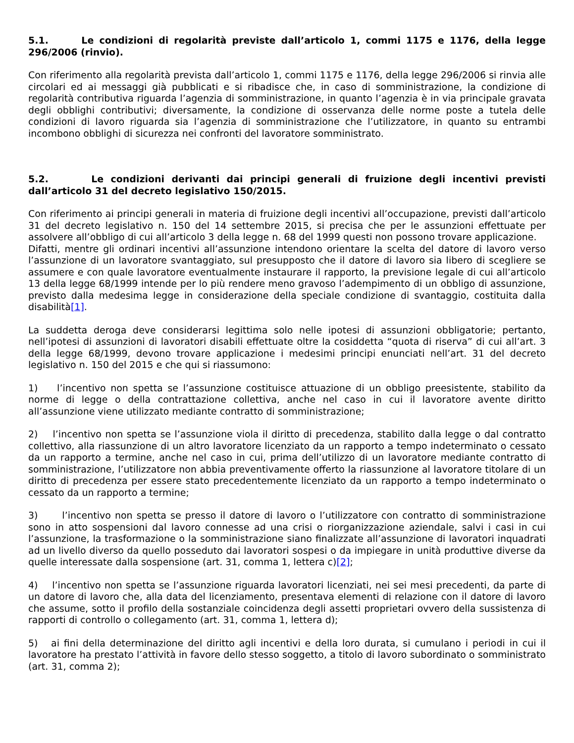5.1. Le condizioni di regolarità previste dall’articolo 1, commi 1175 e 1176, della legge 296/2006 (rinvio).
Con riferimento alla regolarità prevista dall’articolo 1, commi 1175 e 1176, della legge 296/2006 si rinvia alle circolari ed ai messaggi già pubblicati e si ribadisce che, in caso di somministrazione, la condizione di regolarità contributiva riguarda l’agenzia di somministrazione, in quanto l’agenzia è in via principale gravata degli obblighi contributivi; diversamente, la condizione di osservanza delle norme poste a tutela delle condizioni di lavoro riguarda sia l’agenzia di somministrazione che l’utilizzatore, in quanto su entrambi incombono obblighi di sicurezza nei confronti del lavoratore somministrato.
5.2. Le condizioni derivanti dai principi generali di fruizione degli incentivi previsti dall’articolo 31 del decreto legislativo 150/2015.
Con riferimento ai principi generali in materia di fruizione degli incentivi all’occupazione, previsti dall’articolo 31 del decreto legislativo n. 150 del 14 settembre 2015, si precisa che per le assunzioni effettuate per assolvere all’obbligo di cui all’articolo 3 della legge n. 68 del 1999 questi non possono trovare applicazione.
Difatti, mentre gli ordinari incentivi all’assunzione intendono orientare la scelta del datore di lavoro verso l’assunzione di un lavoratore svantaggiato, sul presupposto che il datore di lavoro sia libero di scegliere se assumere e con quale lavoratore eventualmente instaurare il rapporto, la previsione legale di cui all’articolo 13 della legge 68/1999 intende per lo più rendere meno gravoso l’adempimento di un obbligo di assunzione, previsto dalla medesima legge in considerazione della speciale condizione di svantaggio, costituita dalla disabilità[1].
La suddetta deroga deve considerarsi legittima solo nelle ipotesi di assunzioni obbligatorie; pertanto, nell’ipotesi di assunzioni di lavoratori disabili effettuate oltre la cosiddetta “quota di riserva” di cui all’art. 3 della legge 68/1999, devono trovare applicazione i medesimi principi enunciati nell’art. 31 del decreto legislativo n. 150 del 2015 e che qui si riassumono:
1) l’incentivo non spetta se l’assunzione costituisce attuazione di un obbligo preesistente, stabilito da norme di legge o della contrattazione collettiva, anche nel caso in cui il lavoratore avente diritto all’assunzione viene utilizzato mediante contratto di somministrazione;
2) l’incentivo non spetta se l’assunzione viola il diritto di precedenza, stabilito dalla legge o dal contratto collettivo, alla riassunzione di un altro lavoratore licenziato da un rapporto a tempo indeterminato o cessato da un rapporto a termine, anche nel caso in cui, prima dell’utilizzo di un lavoratore mediante contratto di somministrazione, l’utilizzatore non abbia preventivamente offerto la riassunzione al lavoratore titolare di un diritto di precedenza per essere stato precedentemente licenziato da un rapporto a tempo indeterminato o cessato da un rapporto a termine;
3) l’incentivo non spetta se presso il datore di lavoro o l’utilizzatore con contratto di somministrazione sono in atto sospensioni dal lavoro connesse ad una crisi o riorganizzazione aziendale, salvi i casi in cui l’assunzione, la trasformazione o la somministrazione siano finalizzate all’assunzione di lavoratori inquadrati ad un livello diverso da quello posseduto dai lavoratori sospesi o da impiegare in unità produttive diverse da quelle interessate dalla sospensione (art. 31, comma 1, lettera c)[2];
4) l’incentivo non spetta se l’assunzione riguarda lavoratori licenziati, nei sei mesi precedenti, da parte di un datore di lavoro che, alla data del licenziamento, presentava elementi di relazione con il datore di lavoro che assume, sotto il profilo della sostanziale coincidenza degli assetti proprietari ovvero della sussistenza di rapporti di controllo o collegamento (art. 31, comma 1, lettera d);
5) ai fini della determinazione del diritto agli incentivi e della loro durata, si cumulano i periodi in cui il lavoratore ha prestato l’attività in favore dello stesso soggetto, a titolo di lavoro subordinato o somministrato (art. 31, comma 2);